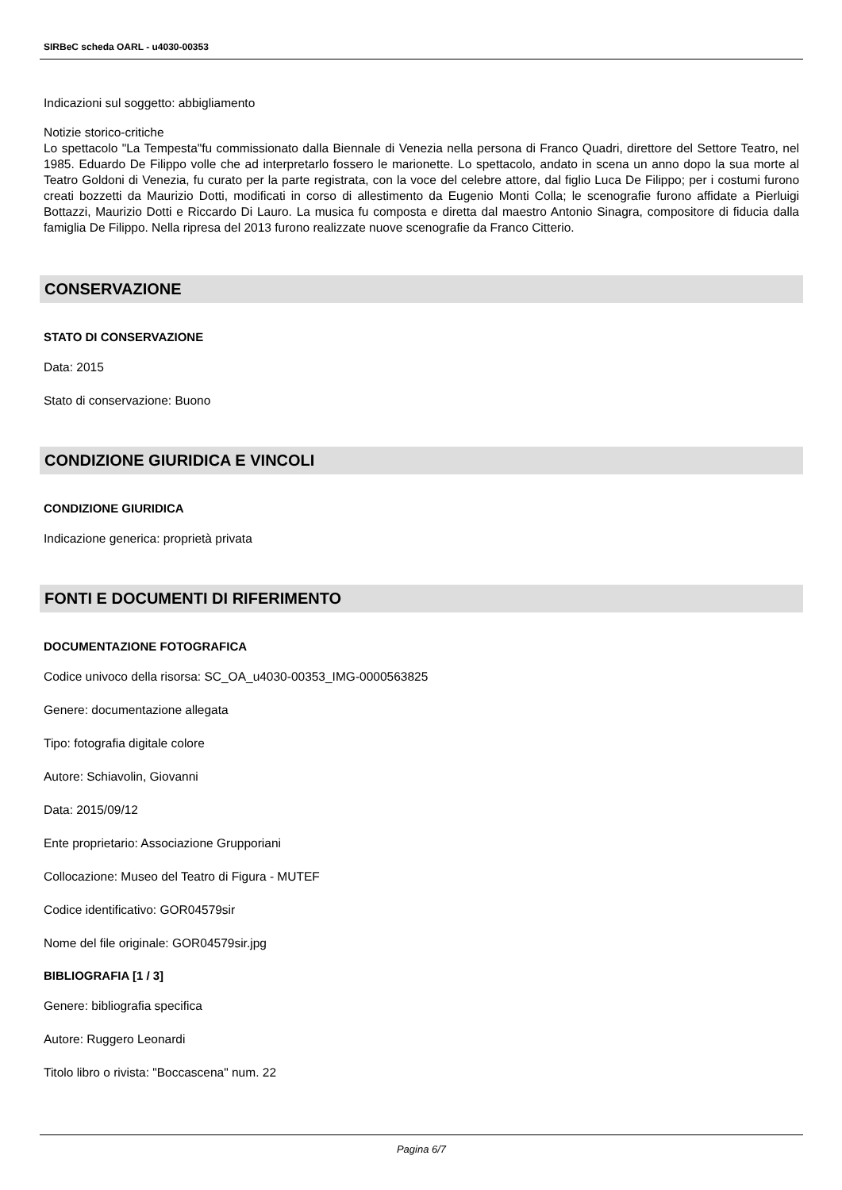SIRBeC scheda OARL - u4030-00353
Indicazioni sul soggetto: abbigliamento
Notizie storico-critiche
Lo spettacolo "La Tempesta"fu commissionato dalla Biennale di Venezia nella persona di Franco Quadri, direttore del Settore Teatro, nel 1985. Eduardo De Filippo volle che ad interpretarlo fossero le marionette. Lo spettacolo, andato in scena un anno dopo la sua morte al Teatro Goldoni di Venezia, fu curato per la parte registrata, con la voce del celebre attore, dal figlio Luca De Filippo; per i costumi furono creati bozzetti da Maurizio Dotti, modificati in corso di allestimento da Eugenio Monti Colla; le scenografie furono affidate a Pierluigi Bottazzi, Maurizio Dotti e Riccardo Di Lauro. La musica fu composta e diretta dal maestro Antonio Sinagra, compositore di fiducia dalla famiglia De Filippo. Nella ripresa del 2013 furono realizzate nuove scenografie da Franco Citterio.
CONSERVAZIONE
STATO DI CONSERVAZIONE
Data: 2015
Stato di conservazione: Buono
CONDIZIONE GIURIDICA E VINCOLI
CONDIZIONE GIURIDICA
Indicazione generica: proprietà privata
FONTI E DOCUMENTI DI RIFERIMENTO
DOCUMENTAZIONE FOTOGRAFICA
Codice univoco della risorsa: SC_OA_u4030-00353_IMG-0000563825
Genere: documentazione allegata
Tipo: fotografia digitale colore
Autore: Schiavolin, Giovanni
Data: 2015/09/12
Ente proprietario: Associazione Grupporiani
Collocazione: Museo del Teatro di Figura - MUTEF
Codice identificativo: GOR04579sir
Nome del file originale: GOR04579sir.jpg
BIBLIOGRAFIA [1 / 3]
Genere: bibliografia specifica
Autore: Ruggero Leonardi
Titolo libro o rivista: "Boccascena" num. 22
Pagina 6/7